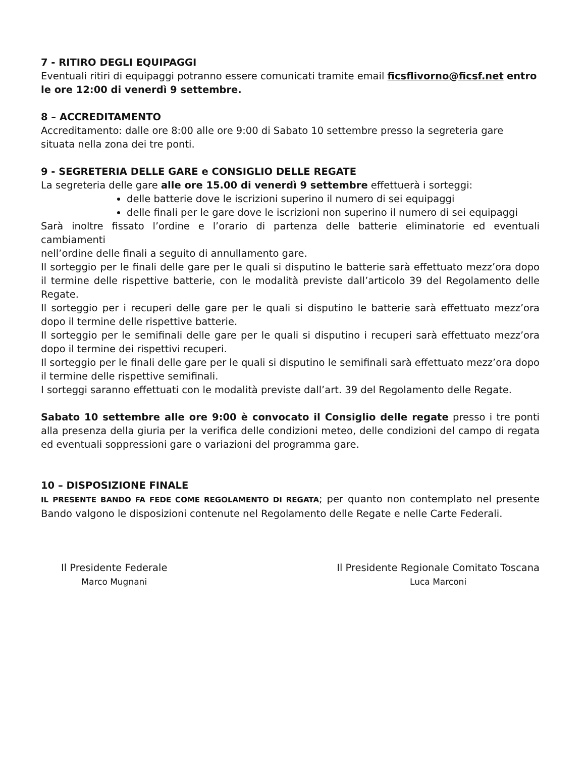7 - RITIRO DEGLI EQUIPAGGI
Eventuali ritiri di equipaggi potranno essere comunicati tramite email ficsflivorno@ficsf.net entro le ore 12:00 di venerdì 9 settembre.
8 – ACCREDITAMENTO
Accreditamento: dalle ore 8:00 alle ore 9:00 di Sabato 10 settembre presso la segreteria gare situata nella zona dei tre ponti.
9 - SEGRETERIA DELLE GARE e CONSIGLIO DELLE REGATE
La segreteria delle gare alle ore 15.00 di venerdì 9 settembre effettuerà i sorteggi:
delle batterie dove le iscrizioni superino il numero di sei equipaggi
delle finali per le gare dove le iscrizioni non superino il numero di sei equipaggi
Sarà inoltre fissato l’ordine e l’orario di partenza delle batterie eliminatorie ed eventuali cambiamenti
nell’ordine delle finali a seguito di annullamento gare.
Il sorteggio per le finali delle gare per le quali si disputino le batterie sarà effettuato mezz’ora dopo il termine delle rispettive batterie, con le modalità previste dall’articolo 39 del Regolamento delle Regate.
Il sorteggio per i recuperi delle gare per le quali si disputino le batterie sarà effettuato mezz’ora dopo il termine delle rispettive batterie.
Il sorteggio per le semifinali delle gare per le quali si disputino i recuperi sarà effettuato mezz’ora dopo il termine dei rispettivi recuperi.
Il sorteggio per le finali delle gare per le quali si disputino le semifinali sarà effettuato mezz’ora dopo il termine delle rispettive semifinali.
I sorteggi saranno effettuati con le modalità previste dall’art. 39 del Regolamento delle Regate.
Sabato 10 settembre alle ore 9:00 è convocato il Consiglio delle regate presso i tre ponti alla presenza della giuria per la verifica delle condizioni meteo, delle condizioni del campo di regata ed eventuali soppressioni gare o variazioni del programma gare.
10 – DISPOSIZIONE FINALE
IL PRESENTE BANDO FA FEDE COME REGOLAMENTO DI REGATA; per quanto non contemplato nel presente Bando valgono le disposizioni contenute nel Regolamento delle Regate e nelle Carte Federali.
Il Presidente Federale
Marco Mugnani
Il Presidente Regionale Comitato Toscana
Luca Marconi